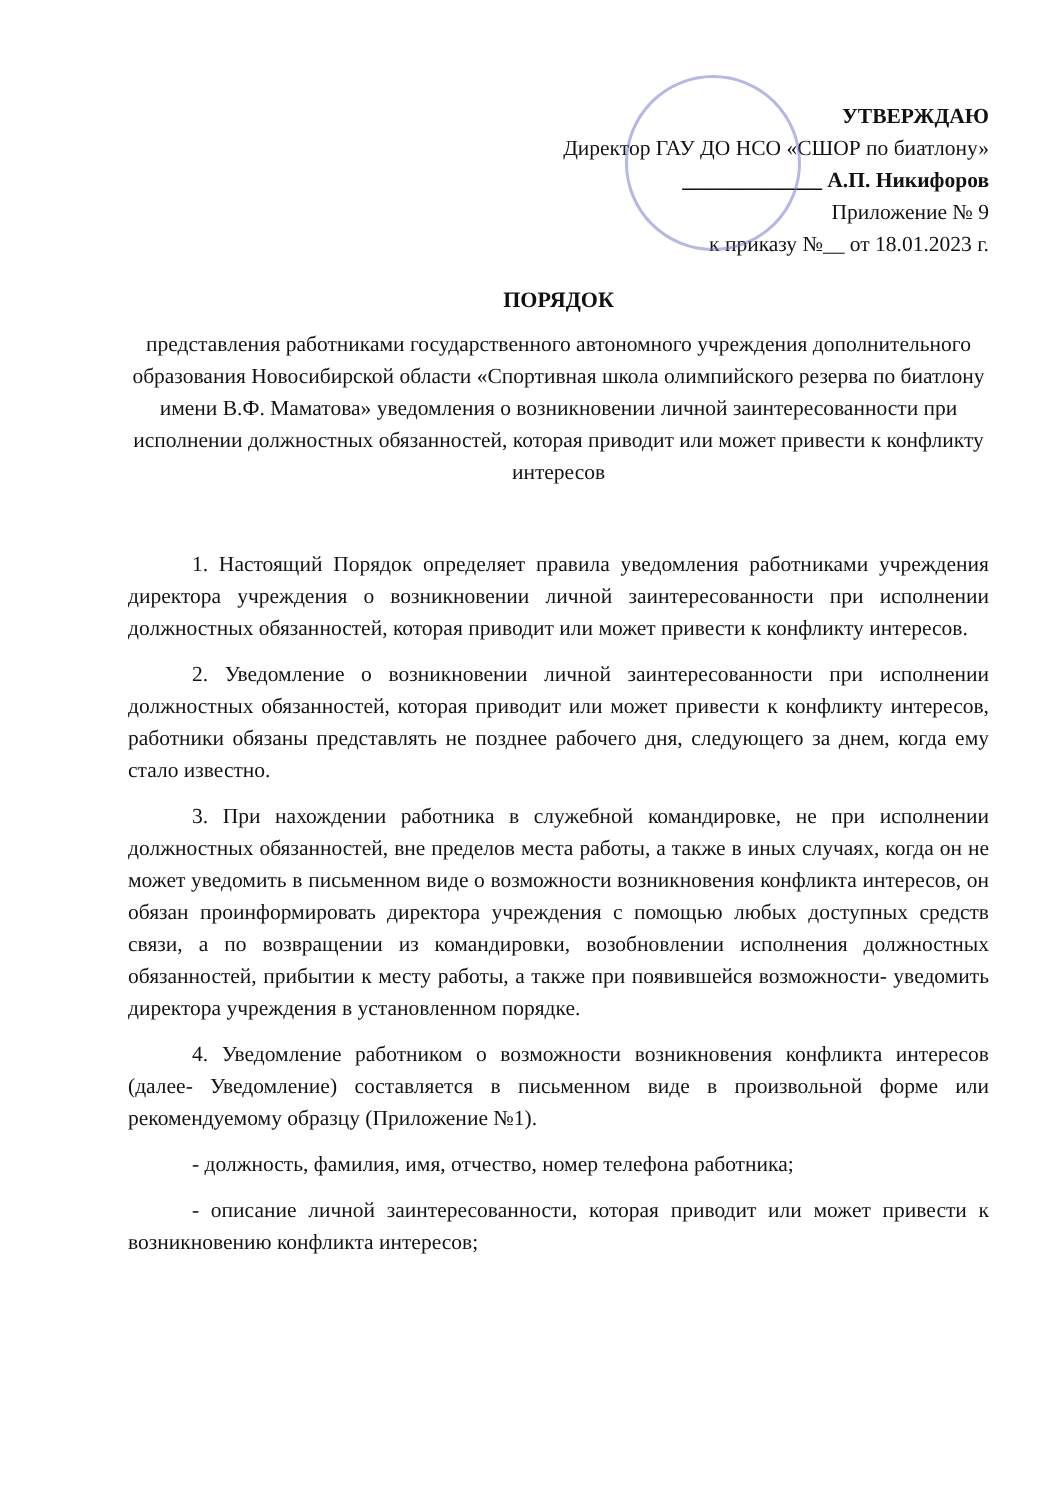УТВЕРЖДАЮ
Директор ГАУ ДО НСО «СШОР по биатлону»
_____________ А.П. Никифоров
Приложение № 9
к приказу №__ от 18.01.2023 г.
ПОРЯДОК
представления работниками государственного автономного учреждения дополнительного образования Новосибирской области «Спортивная школа олимпийского резерва по биатлону имени В.Ф. Маматова» уведомления о возникновении личной заинтересованности при исполнении должностных обязанностей, которая приводит или может привести к конфликту интересов
1. Настоящий Порядок определяет правила уведомления работниками учреждения директора учреждения о возникновении личной заинтересованности при исполнении должностных обязанностей, которая приводит или может привести к конфликту интересов.
2. Уведомление о возникновении личной заинтересованности при исполнении должностных обязанностей, которая приводит или может привести к конфликту интересов, работники обязаны представлять не позднее рабочего дня, следующего за днем, когда ему стало известно.
3. При нахождении работника в служебной командировке, не при исполнении должностных обязанностей, вне пределов места работы, а также в иных случаях, когда он не может уведомить в письменном виде о возможности возникновения конфликта интересов, он обязан проинформировать директора учреждения с помощью любых доступных средств связи, а по возвращении из командировки, возобновлении исполнения должностных обязанностей, прибытии к месту работы, а также при появившейся возможности- уведомить директора учреждения в установленном порядке.
4. Уведомление работником о возможности возникновения конфликта интересов (далее- Уведомление) составляется в письменном виде в произвольной форме или рекомендуемому образцу (Приложение №1).
- должность, фамилия, имя, отчество, номер телефона работника;
- описание личной заинтересованности, которая приводит или может привести к возникновению конфликта интересов;